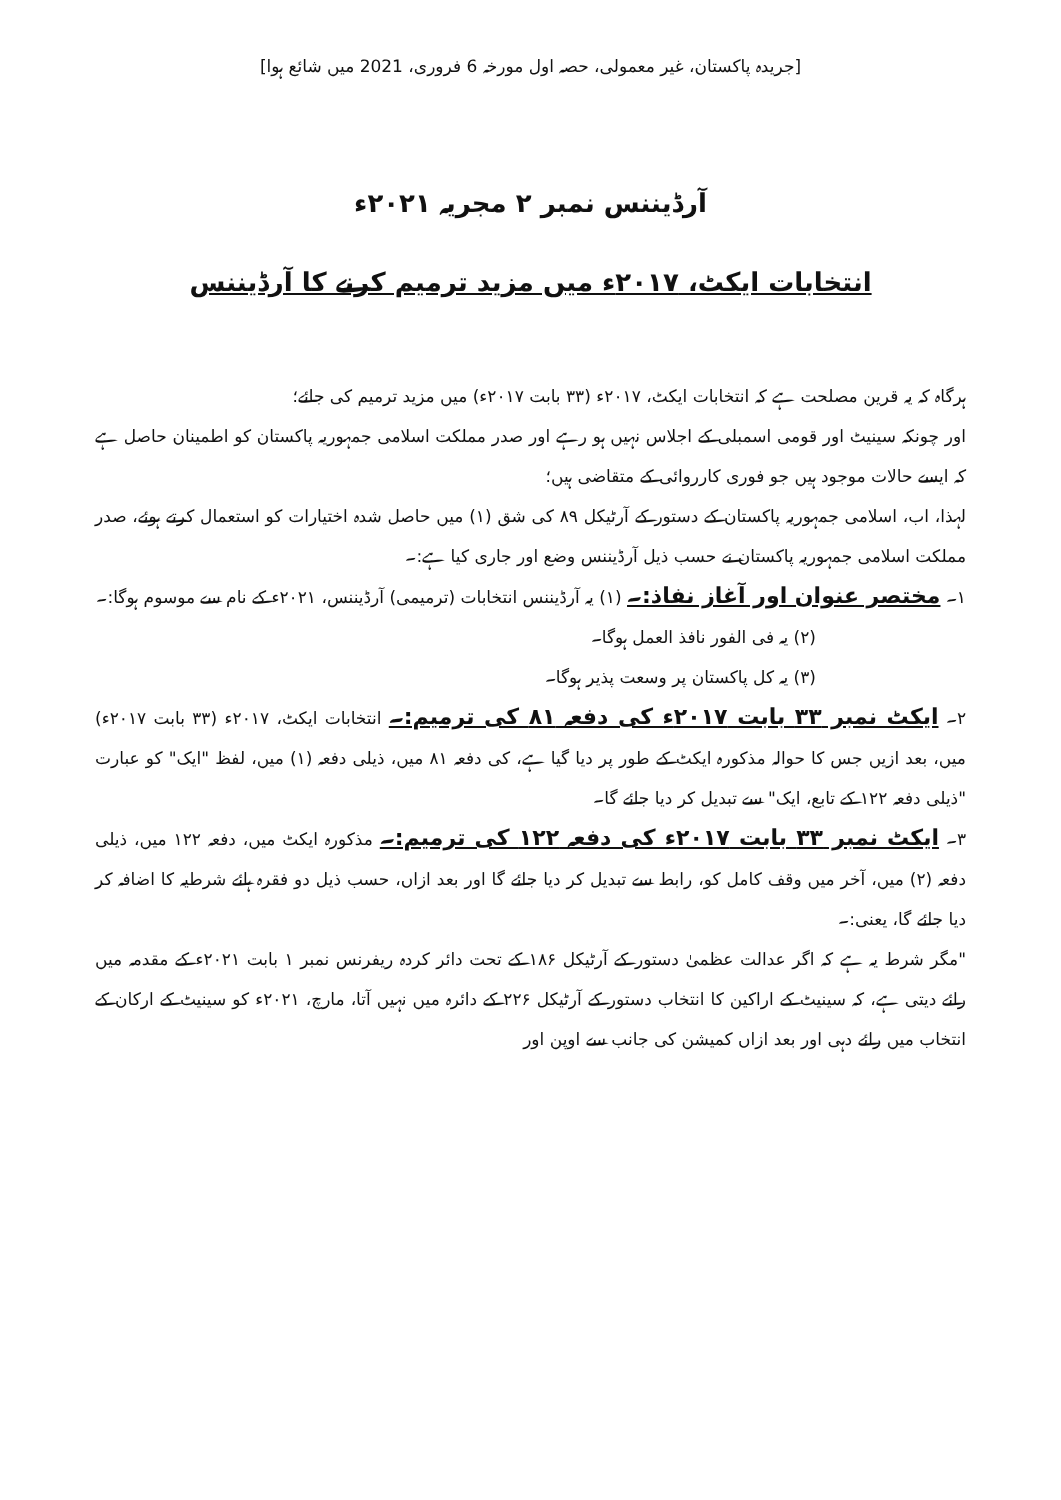[جریدہ پاکستان، غیر معمولی، حصہ اول مورخہ 6 فروری، 2021 میں شائع ہوا]
آرڈیننس نمبر ۲ مجریہ ۲۰۲۱ء
انتخابات ایکٹ، ۲۰۱۷ء میں مزید ترمیم کرنے کا آرڈیننس
ہرگاہ کہ یہ قرین مصلحت ہے کہ انتخابات ایکٹ، ۲۰۱۷ء (۳۳ بابت ۲۰۱۷ء) میں مزید ترمیم کی جائے؛
اور چونکہ سینیٹ اور قومی اسمبلی کے اجلاس نہیں ہو رہے اور صدر مملکت اسلامی جمہوریہ پاکستان کو اطمینان حاصل ہے کہ ایسے حالات موجود ہیں جو فوری کارروائی کے متقاضی ہیں؛
لہذا، اب، اسلامی جمہوریہ پاکستان کے دستور کے آرٹیکل ۸۹ کی شق (۱) میں حاصل شدہ اختیارات کو استعمال کرتے ہوئے، صدر مملکت اسلامی جمہوریہ پاکستان نے حسب ذیل آرڈیننس وضع اور جاری کیا ہے:۔
۱۔ مختصر عنوان اور آغاز نفاذ:۔ (۱) یہ آرڈیننس انتخابات (ترمیمی) آرڈیننس، ۲۰۲۱ء کے نام سے موسوم ہوگا:۔
(۲) یہ فی الفور نافذ العمل ہوگا۔
(۳) یہ کل پاکستان پر وسعت پذیر ہوگا۔
۲۔ ایکٹ نمبر ۳۳ بابت ۲۰۱۷ء کی دفعہ ۸۱ کی ترمیم:۔ انتخابات ایکٹ، ۲۰۱۷ء (۳۳ بابت ۲۰۱۷ء) میں، بعد ازیں جس کا حوالہ مذکورہ ایکٹ کے طور پر دیا گیا ہے، کی دفعہ ۸۱ میں، ذیلی دفعہ (۱) میں، لفظ "ایک" کو عبارت "ذیلی دفعہ ۱۲۲ کے تابع، ایک" سے تبدیل کر دیا جائے گا۔
۳۔ ایکٹ نمبر ۳۳ بابت ۲۰۱۷ء کی دفعہ ۱۲۲ کی ترمیم:۔ مذکورہ ایکٹ میں، دفعہ ۱۲۲ میں، ذیلی دفعہ (۲) میں، آخر میں وقف کامل کو، رابط سے تبدیل کر دیا جائے گا اور بعد ازاں، حسب ذیل دو فقرہ ہائے شرطیہ کا اضافہ کر دیا جائے گا، یعنی:۔
"مگر شرط یہ ہے کہ اگر عدالت عظمیٰ دستور کے آرٹیکل ۱۸۶ کے تحت دائر کردہ ریفرنس نمبر ۱ بابت ۲۰۲۱ء کے مقدمہ میں رائے دیتی ہے، کہ سینیٹ کے اراکین کا انتخاب دستور کے آرٹیکل ۲۲۶ کے دائرہ میں نہیں آتا، مارچ، ۲۰۲۱ء کو سینیٹ کے ارکان کے انتخاب میں رائے دہی اور بعد ازاں کمیشن کی جانب سے اوپن اور